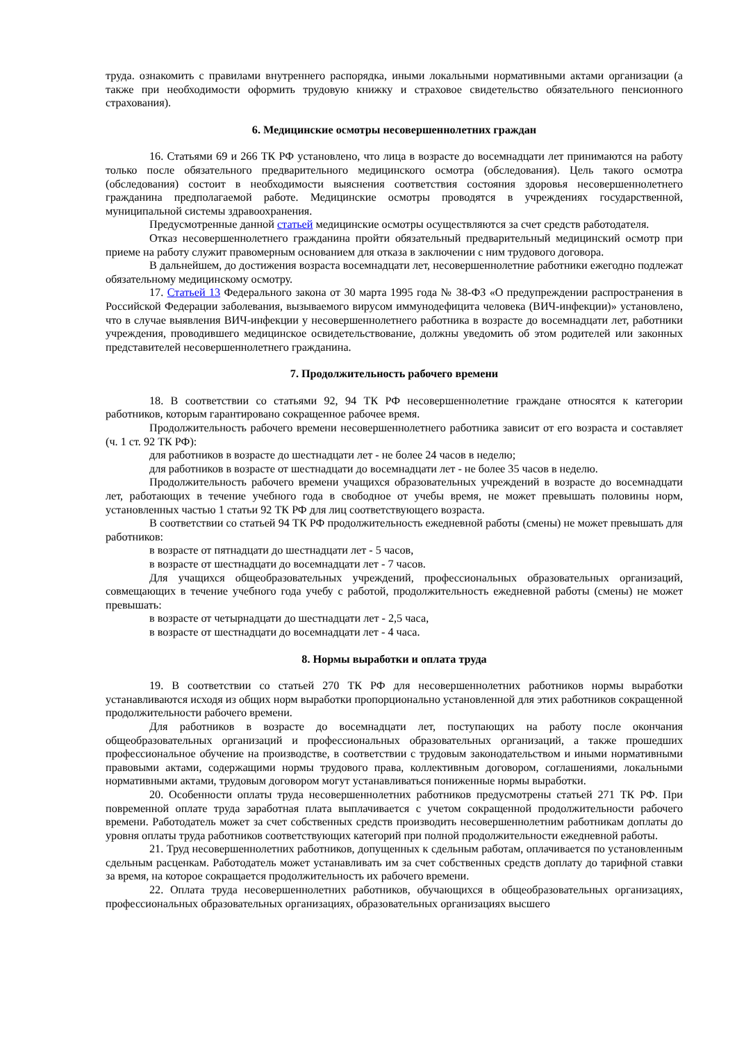труда. ознакомить с правилами внутреннего распорядка, иными локальными нормативными актами организации (а также при необходимости оформить трудовую книжку и страховое свидетельство обязательного пенсионного страхования).
6. Медицинские осмотры несовершеннолетних граждан
16. Статьями 69 и 266 ТК РФ установлено, что лица в возрасте до восемнадцати лет принимаются на работу только после обязательного предварительного медицинского осмотра (обследования). Цель такого осмотра (обследования) состоит в необходимости выяснения соответствия состояния здоровья несовершеннолетнего гражданина предполагаемой работе. Медицинские осмотры проводятся в учреждениях государственной, муниципальной системы здравоохранения.
Предусмотренные данной статьей медицинские осмотры осуществляются за счет средств работодателя.
Отказ несовершеннолетнего гражданина пройти обязательный предварительный медицинский осмотр при приеме на работу служит правомерным основанием для отказа в заключении с ним трудового договора.
В дальнейшем, до достижения возраста восемнадцати лет, несовершеннолетние работники ежегодно подлежат обязательному медицинскому осмотру.
17. Статьей 13 Федерального закона от 30 марта 1995 года № 38-ФЗ «О предупреждении распространения в Российской Федерации заболевания, вызываемого вирусом иммунодефицита человека (ВИЧ-инфекции)» установлено, что в случае выявления ВИЧ-инфекции у несовершеннолетнего работника в возрасте до восемнадцати лет, работники учреждения, проводившего медицинское освидетельствование, должны уведомить об этом родителей или законных представителей несовершеннолетнего гражданина.
7. Продолжительность рабочего времени
18. В соответствии со статьями 92, 94 ТК РФ несовершеннолетние граждане относятся к категории работников, которым гарантировано сокращенное рабочее время.
Продолжительность рабочего времени несовершеннолетнего работника зависит от его возраста и составляет (ч. 1 ст. 92 ТК РФ):
для работников в возрасте до шестнадцати лет - не более 24 часов в неделю;
для работников в возрасте от шестнадцати до восемнадцати лет - не более 35 часов в неделю.
Продолжительность рабочего времени учащихся образовательных учреждений в возрасте до восемнадцати лет, работающих в течение учебного года в свободное от учебы время, не может превышать половины норм, установленных частью 1 статьи 92 ТК РФ для лиц соответствующего возраста.
В соответствии со статьей 94 ТК РФ продолжительность ежедневной работы (смены) не может превышать для работников:
в возрасте от пятнадцати до шестнадцати лет - 5 часов,
в возрасте от шестнадцати до восемнадцати лет - 7 часов.
Для учащихся общеобразовательных учреждений, профессиональных образовательных организаций, совмещающих в течение учебного года учебу с работой, продолжительность ежедневной работы (смены) не может превышать:
в возрасте от четырнадцати до шестнадцати лет - 2,5 часа,
в возрасте от шестнадцати до восемнадцати лет - 4 часа.
8. Нормы выработки и оплата труда
19. В соответствии со статьей 270 ТК РФ для несовершеннолетних работников нормы выработки устанавливаются исходя из общих норм выработки пропорционально установленной для этих работников сокращенной продолжительности рабочего времени.
Для работников в возрасте до восемнадцати лет, поступающих на работу после окончания общеобразовательных организаций и профессиональных образовательных организаций, а также прошедших профессиональное обучение на производстве, в соответствии с трудовым законодательством и иными нормативными правовыми актами, содержащими нормы трудового права, коллективным договором, соглашениями, локальными нормативными актами, трудовым договором могут устанавливаться пониженные нормы выработки.
20. Особенности оплаты труда несовершеннолетних работников предусмотрены статьей 271 ТК РФ. При повременной оплате труда заработная плата выплачивается с учетом сокращенной продолжительности рабочего времени. Работодатель может за счет собственных средств производить несовершеннолетним работникам доплаты до уровня оплаты труда работников соответствующих категорий при полной продолжительности ежедневной работы.
21. Труд несовершеннолетних работников, допущенных к сдельным работам, оплачивается по установленным сдельным расценкам. Работодатель может устанавливать им за счет собственных средств доплату до тарифной ставки за время, на которое сокращается продолжительность их рабочего времени.
22. Оплата труда несовершеннолетних работников, обучающихся в общеобразовательных организациях, профессиональных образовательных организациях, образовательных организациях высшего